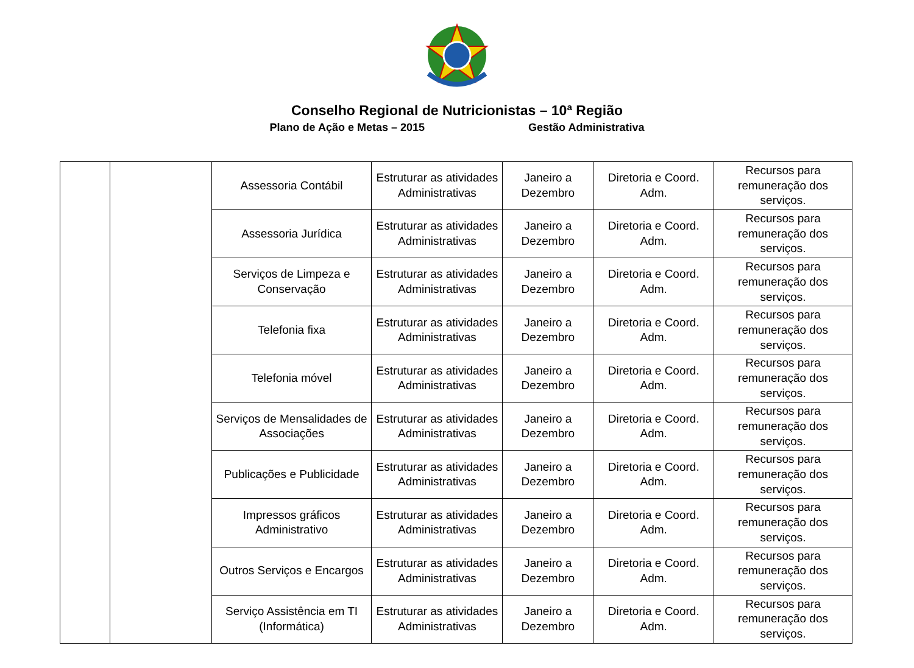Conselho Regional de Nutricionistas – 10ª Região
Plano de Ação e Metas – 2015 Gestão Administrativa
| | | Assessoria Contábil | Estruturar as atividades Administrativas | Janeiro a Dezembro | Diretoria e Coord. Adm. | Recursos para remuneração dos serviços. |
| | | Assessoria Jurídica | Estruturar as atividades Administrativas | Janeiro a Dezembro | Diretoria e Coord. Adm. | Recursos para remuneração dos serviços. |
| | | Serviços de Limpeza e Conservação | Estruturar as atividades Administrativas | Janeiro a Dezembro | Diretoria e Coord. Adm. | Recursos para remuneração dos serviços. |
| | | Telefonia fixa | Estruturar as atividades Administrativas | Janeiro a Dezembro | Diretoria e Coord. Adm. | Recursos para remuneração dos serviços. |
| | | Telefonia móvel | Estruturar as atividades Administrativas | Janeiro a Dezembro | Diretoria e Coord. Adm. | Recursos para remuneração dos serviços. |
| | | Serviços de Mensalidades de Associações | Estruturar as atividades Administrativas | Janeiro a Dezembro | Diretoria e Coord. Adm. | Recursos para remuneração dos serviços. |
| | | Publicações e Publicidade | Estruturar as atividades Administrativas | Janeiro a Dezembro | Diretoria e Coord. Adm. | Recursos para remuneração dos serviços. |
| | | Impressos gráficos Administrativo | Estruturar as atividades Administrativas | Janeiro a Dezembro | Diretoria e Coord. Adm. | Recursos para remuneração dos serviços. |
| | | Outros Serviços e Encargos | Estruturar as atividades Administrativas | Janeiro a Dezembro | Diretoria e Coord. Adm. | Recursos para remuneração dos serviços. |
| | | Serviço Assistência em TI (Informática) | Estruturar as atividades Administrativas | Janeiro a Dezembro | Diretoria e Coord. Adm. | Recursos para remuneração dos serviços. |